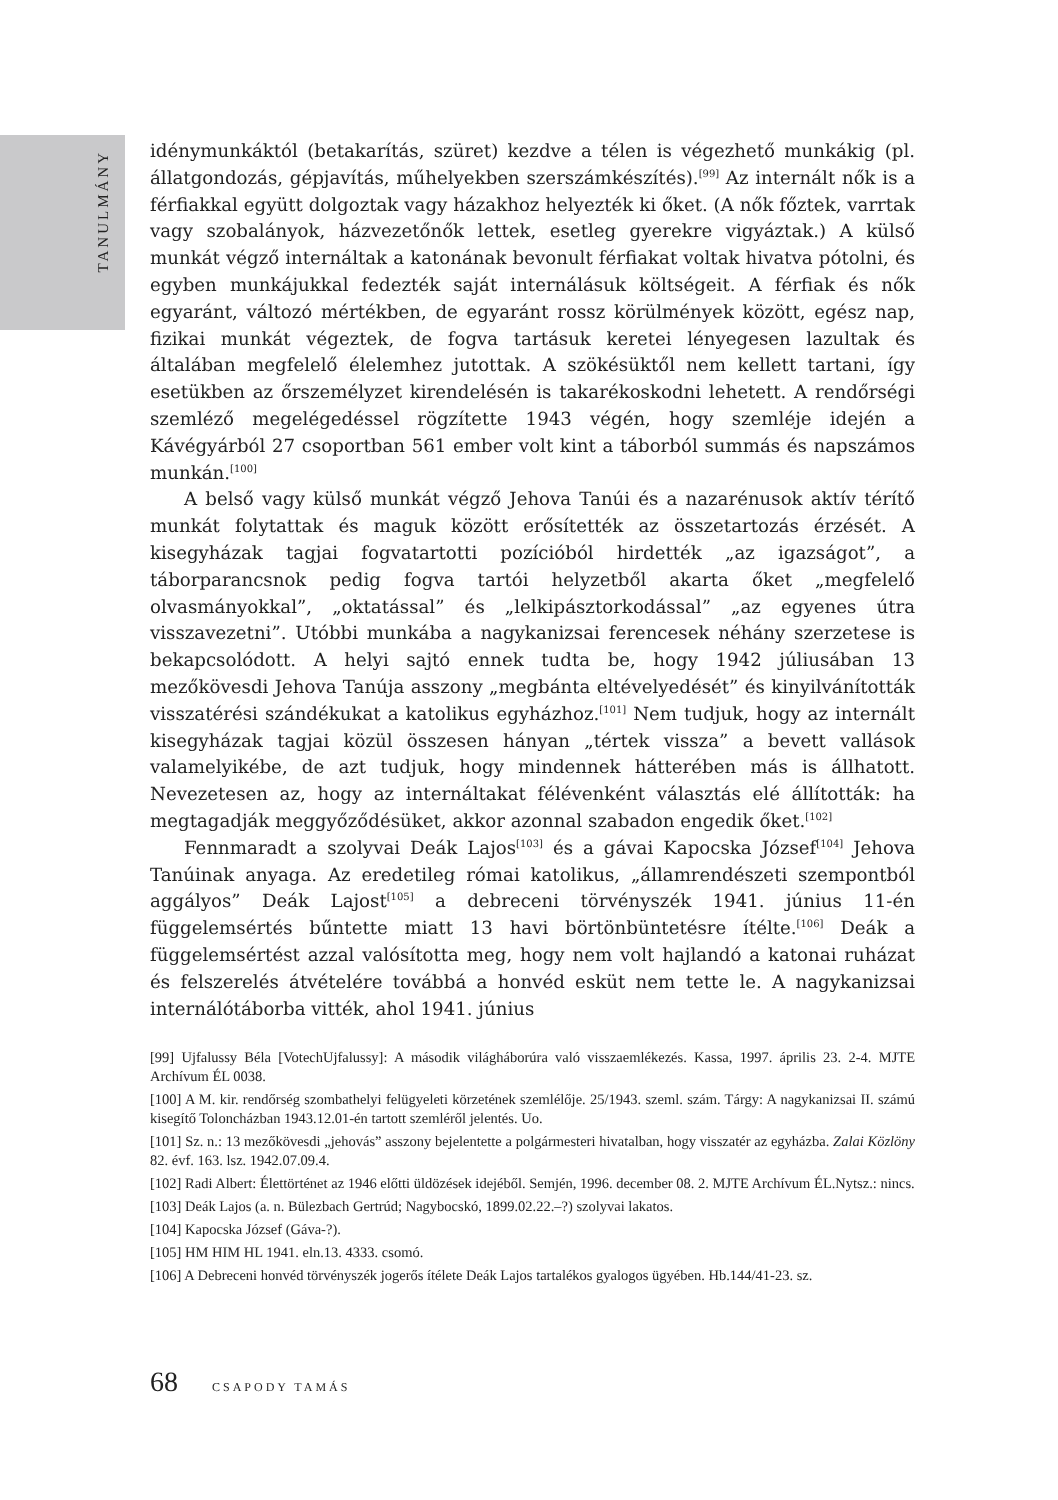TANULMÁNY
idénymunkáktól (betakarítás, szüret) kezdve a télen is végezhető munkákig (pl. állatgondozás, gépjavítás, műhelyekben szerszámkészítés).<sup>[99]</sup> Az internált nők is a férfiakkal együtt dolgoztak vagy házakhoz helyezték ki őket. (A nők főztek, varrtak vagy szobalányok, házvezetőnők lettek, esetleg gyerekre vigyáztak.) A külső munkát végző internáltak a katonának bevonult férfiakat voltak hivatva pótolni, és egyben munkájukkal fedezték saját internálásuk költségeit. A férfiak és nők egyaránt, változó mértékben, de egyaránt rossz körülmények között, egész nap, fizikai munkát végeztek, de fogva tartásuk keretei lényegesen lazultak és általában megfelelő élelemhez jutottak. A szökésüktől nem kellett tartani, így esetükben az őrszemélyzet kirendelésén is takarékoskodni lehetett. A rendőrségi szemléző megelégedéssel rögzítette 1943 végén, hogy szemléje idején a Kávégyárból 27 csoportban 561 ember volt kint a táborból summás és napszámos munkán.<sup>[100]</sup>
A belső vagy külső munkát végző Jehova Tanúi és a nazarénusok aktív térítő munkát folytattak és maguk között erősítették az összetartozás érzését. A kisegyházak tagjai fogvatartotti pozícióból hirdették „az igazságot”, a táborparancsnok pedig fogva tartói helyzetből akarta őket „megfelelő olvasmányokkal”, „oktatással” és „lelkipásztorkodással” „az egyenes útra visszavezetni”. Utóbbi munkába a nagykanizsai ferencesek néhány szerzetese is bekapcsolódott. A helyi sajtó ennek tudta be, hogy 1942 júliusában 13 mezőkövesdi Jehova Tanúja asszony „megbánta eltévelyedését” és kinyilvánították visszatérési szándékukat a katolikus egyházhoz.<sup>[101]</sup> Nem tudjuk, hogy az internált kisegyházak tagjai közül összesen hányan „tértek vissza” a bevett vallások valamelyikébe, de azt tudjuk, hogy mindennek hátterében más is állhatott. Nevezetesen az, hogy az internáltakat félévenként választás elé állították: ha megtagadják meggyőződésüket, akkor azonnal szabadon engedik őket.<sup>[102]</sup>
Fennmaradt a szolyvai Deák Lajos<sup>[103]</sup> és a gávai Kapocska József<sup>[104]</sup> Jehova Tanúinak anyaga. Az eredetileg római katolikus, „államrendészeti szempontból aggályos” Deák Lajost<sup>[105]</sup> a debreceni törvényszék 1941. június 11-én függelemsértés bűntette miatt 13 havi börtönbüntetésre ítélte.<sup>[106]</sup> Deák a függelemsértést azzal valósította meg, hogy nem volt hajlandó a katonai ruházat és felszerelés átvételére továbbá a honvéd esküt nem tette le. A nagykanizsai internálótáborba vitték, ahol 1941. június
[99] Ujfalussy Béla [VotechUjfalussy]: A második világháborúra való visszaemlékezés. Kassa, 1997. április 23. 2-4. MJTE Archívum ÉL 0038.
[100] A M. kir. rendőrség szombathelyi felügyeleti körzetének szemlélője. 25/1943. szeml. szám. Tárgy: A nagykanizsai II. számú kisegítő Toloncházban 1943.12.01-én tartott szemléről jelentés. Uo.
[101] Sz. n.: 13 mezőkövesdi „jehovás” asszony bejelentette a polgármesteri hivatalban, hogy visszatér az egyházba. Zalai Közlöny 82. évf. 163. lsz. 1942.07.09.4.
[102] Radi Albert: Élettörténet az 1946 előtti üldözések idejéből. Semjén, 1996. december 08. 2. MJTE Archívum ÉL.Nytsz.: nincs.
[103] Deák Lajos (a. n. Bülezbach Gertrúd; Nagybocskó, 1899.02.22.–?) szolyvai lakatos.
[104] Kapocska József (Gáva-?).
[105] HM HIM HL 1941. eln.13. 4333. csomó.
[106] A Debreceni honvéd törvényszék jogerős ítélete Deák Lajos tartalékos gyalogos ügyében. Hb.144/41-23. sz.
68 CSAPODY TAMÁS